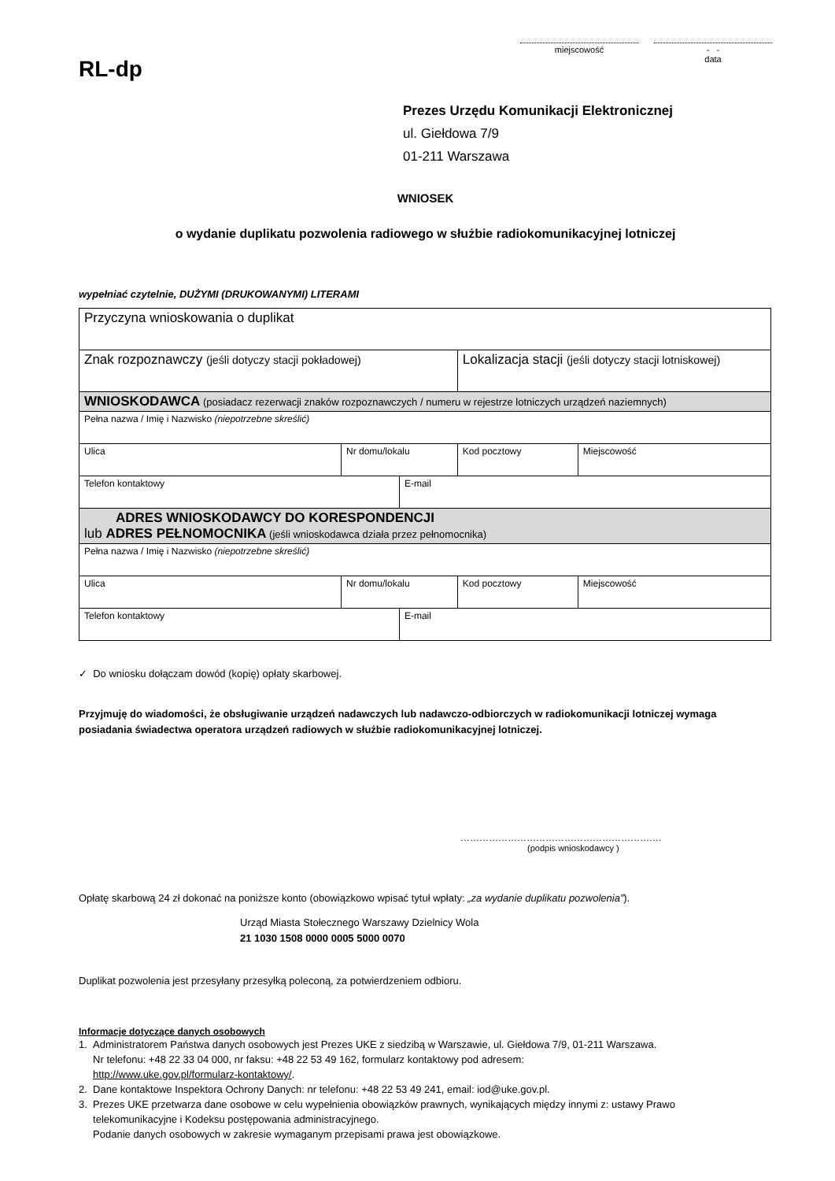RL-dp
miejscowość - -
data
Prezes Urzędu Komunikacji Elektronicznej
ul. Giełdowa 7/9
01-211 Warszawa
WNIOSEK
o wydanie duplikatu pozwolenia radiowego w służbie radiokomunikacyjnej lotniczej
wypełniać czytelnie, DUŻYMI (DRUKOWANYMI) LITERAMI
| Przyczyna wnioskowania o duplikat | | | | |
| Znak rozpoznawczy (jeśli dotyczy stacji pokładowej) | | | Lokalizacja stacji (jeśli dotyczy stacji lotniskowej) | |
| WNIOSKODAWCA (posiadacz rezerwacji znaków rozpoznawczych / numeru w rejestrze lotniczych urządzeń naziemnych) | | | | |
| Pełna nazwa / Imię i Nazwisko (niepotrzebne skreślić) | | | | |
| Ulica | Nr domu/lokalu | | Kod pocztowy | Miejscowość |
| Telefon kontaktowy | | E-mail | | |
| ADRES WNIOSKODAWCY DO KORESPONDENCJI lub ADRES PEŁNOMOCNIKA (jeśli wnioskodawca działa przez pełnomocnika) | | | | |
| Pełna nazwa / Imię i Nazwisko (niepotrzebne skreślić) | | | | |
| Ulica | Nr domu/lokalu | | Kod pocztowy | Miejscowość |
| Telefon kontaktowy | | E-mail | | |
✓ Do wniosku dołączam dowód (kopię) opłaty skarbowej.
Przyjmuję do wiadomości, że obsługiwanie urządzeń nadawczych lub nadawczo-odbiorczych w radiokomunikacji lotniczej wymaga posiadania świadectwa operatora urządzeń radiowych w służbie radiokomunikacyjnej lotniczej.
……………………………………………………….
(podpis wnioskodawcy )
Opłatę skarbową 24 zł dokonać na poniższe konto (obowiązkowo wpisać tytuł wpłaty: „za wydanie duplikatu pozwolenia”).
Urząd Miasta Stołecznego Warszawy Dzielnicy Wola
21 1030 1508 0000 0005 5000 0070
Duplikat pozwolenia jest przesyłany przesyłką poleconą, za potwierdzeniem odbioru.
Informacje dotyczące danych osobowych
1. Administratorem Państwa danych osobowych jest Prezes UKE z siedzibą w Warszawie, ul. Giełdowa 7/9, 01-211 Warszawa.
Nr telefonu: +48 22 33 04 000, nr faksu: +48 22 53 49 162, formularz kontaktowy pod adresem:
http://www.uke.gov.pl/formularz-kontaktowy/.
2. Dane kontaktowe Inspektora Ochrony Danych: nr telefonu: +48 22 53 49 241, email: iod@uke.gov.pl.
3. Prezes UKE przetwarza dane osobowe w celu wypełnienia obowiązków prawnych, wynikających między innymi z: ustawy Prawo
telekomunikacyjne i Kodeksu postępowania administracyjnego.
Podanie danych osobowych w zakresie wymaganym przepisami prawa jest obowiązkowe.